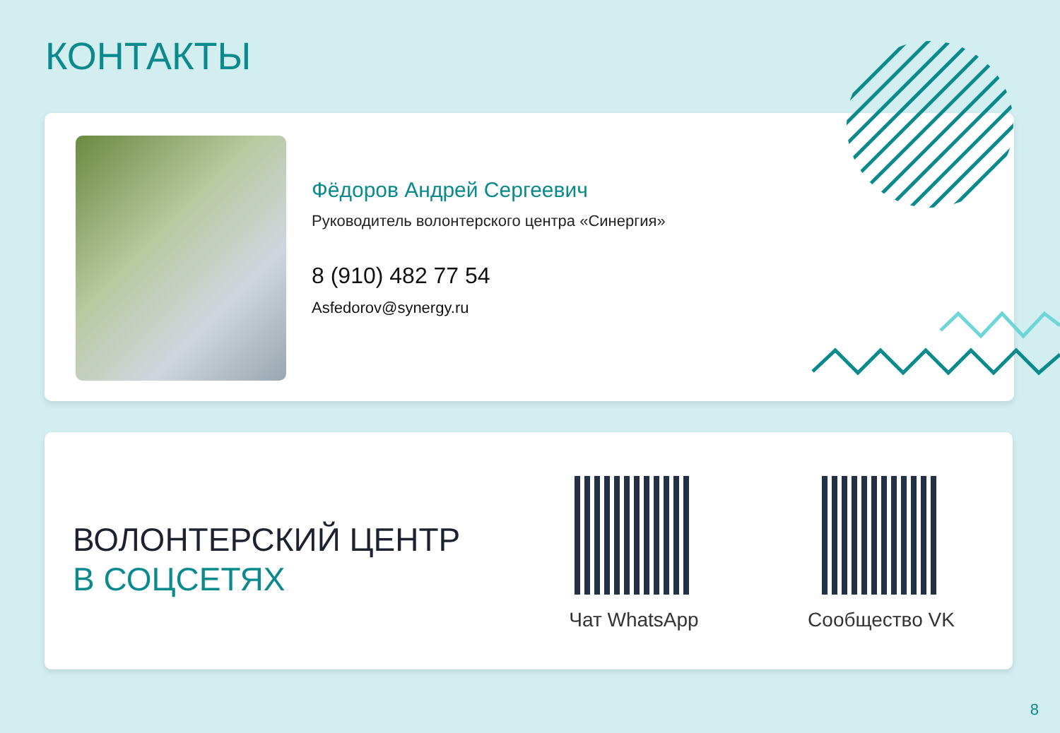КОНТАКТЫ
Фёдоров Андрей Сергеевич
Руководитель волонтерского центра «Синергия»
8 (910) 482 77 54
Asfedorov@synergy.ru
ВОЛОНТЕРСКИЙ ЦЕНТР
В СОЦСЕТЯХ
Чат WhatsApp Сообщество VK
8